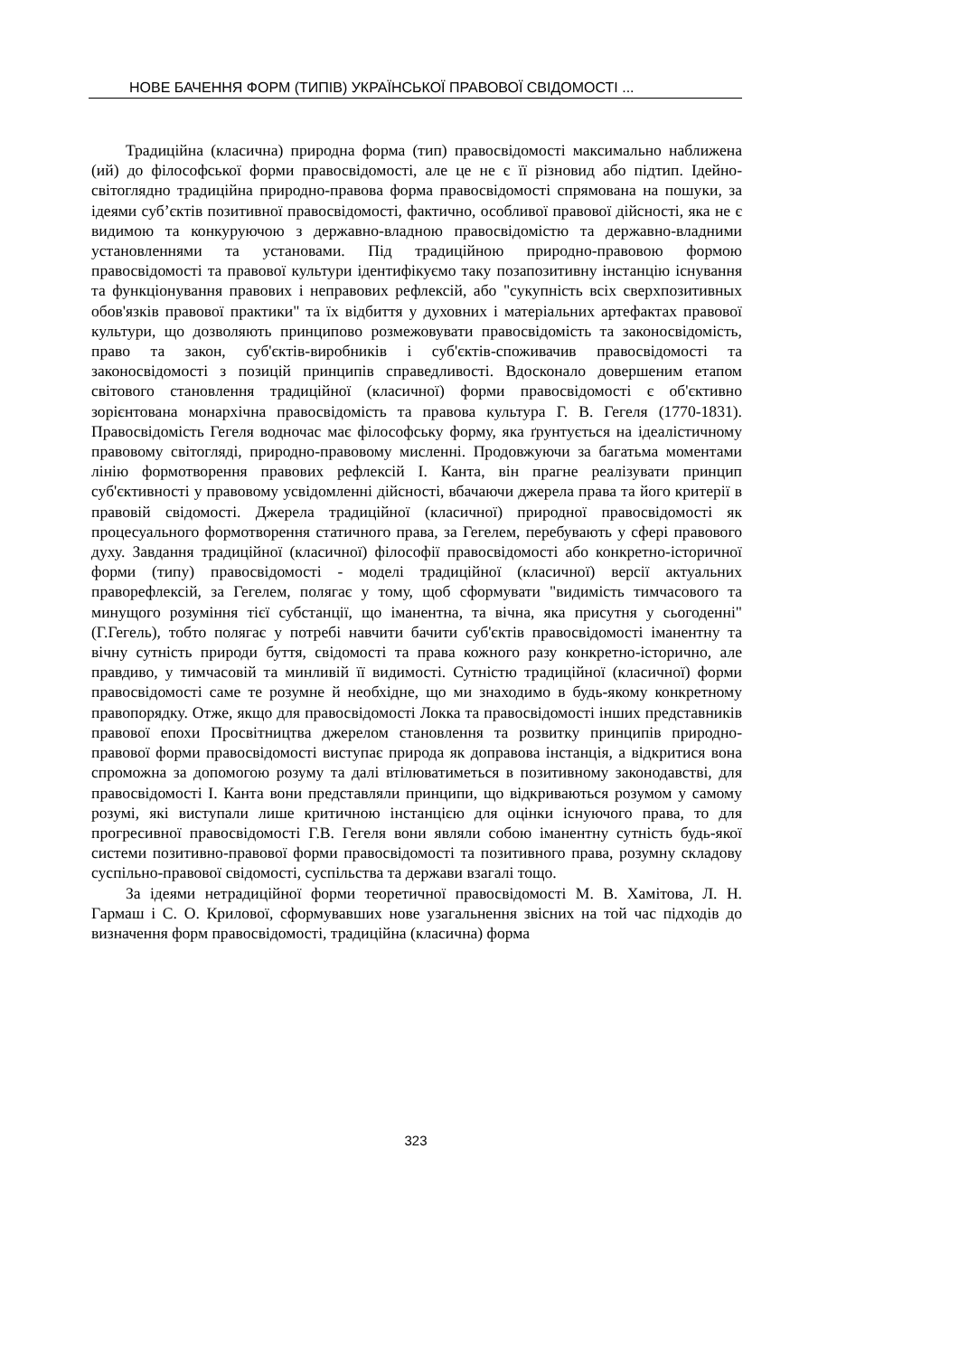НОВЕ БАЧЕННЯ ФОРМ (ТИПІВ) УКРАЇНСЬКОЇ ПРАВОВОЇ СВІДОМОСТІ ...
Традиційна (класична) природна форма (тип) правосвідомості максимально наближена (ий) до філософської форми правосвідомості, але це не є її різновид або підтип. Ідейно-світоглядно традиційна природно-правова форма правосвідомості спрямована на пошуки, за ідеями суб’єктів позитивної правосвідомості, фактично, особливої правової дійсності, яка не є видимою та конкуруючою з державно-владною правосвідомістю та державно-владними установленнями та установами. Під традиційною природно-правовою формою правосвідомості та правової культури ідентифікуємо таку позапозитивну інстанцію існування та функціонування правових і неправових рефлексій, або "сукупність всіх сверхпозитивных обов'язків правової практики" та їх відбиття у духовних і матеріальних артефактах правової культури, що дозволяють принципово розмежовувати правосвідомість та законосвідомість, право та закон, суб'єктів-виробників і суб'єктів-споживачив правосвідомості та законосвідомості з позицій принципів справедливості. Вдосконало довершеним етапом світового становлення традиційної (класичної) форми правосвідомості є об'єктивно зорієнтована монархічна правосвідомість та правова культура Г. В. Гегеля (1770-1831). Правосвідомість Гегеля водночас має філософську форму, яка ґрунтується на ідеалістичному правовому світогляді, природно-правовому мисленні. Продовжуючи за багатьма моментами лінію формотворення правових рефлексій І. Канта, він прагне реалізувати принцип суб'єктивності у правовому усвідомленні дійсності, вбачаючи джерела права та його критерії в правовій свідомості. Джерела традиційної (класичної) природної правосвідомості як процесуального формотворення статичного права, за Гегелем, перебувають у сфері правового духу. Завдання традиційної (класичної) філософії правосвідомості або конкретно-історичної форми (типу) правосвідомості - моделі традиційної (класичної) версії актуальних праворефлексій, за Гегелем, полягає у тому, щоб сформувати "видимість тимчасового та минущого розуміння тієї субстанції, що іманентна, та вічна, яка присутня у сьогоденні" (Г.Гегель), тобто полягає у потребі навчити бачити суб'єктів правосвідомості іманентну та вічну сутність природи буття, свідомості та права кожного разу конкретно-історично, але правдиво, у тимчасовій та минливій її видимості. Сутністю традиційної (класичної) форми правосвідомості саме те розумне й необхідне, що ми знаходимо в будь-якому конкретному правопорядку. Отже, якщо для правосвідомості Локка та правосвідомості інших представників правової епохи Просвітництва джерелом становлення та розвитку принципів природно-правової форми правосвідомості виступає природа як доправова інстанція, а відкритися вона спроможна за допомогою розуму та далі втілюватиметься в позитивному законодавстві, для правосвідомості І. Канта вони представляли принципи, що відкриваються розумом у самому розумі, які виступали лише критичною інстанцією для оцінки існуючого права, то для прогресивної правосвідомості Г.В. Гегеля вони являли собою іманентну сутність будь-якої системи позитивно-правової форми правосвідомості та позитивного права, розумну складову суспільно-правової свідомості, суспільства та держави взагалі тощо.
За ідеями нетрадиційної форми теоретичної правосвідомості М. В. Хамітова, Л. Н. Гармаш і С. О. Крилової, сформувавших нове узагальнення звісних на той час підходів до визначення форм правосвідомості, традиційна (класична) форма
323